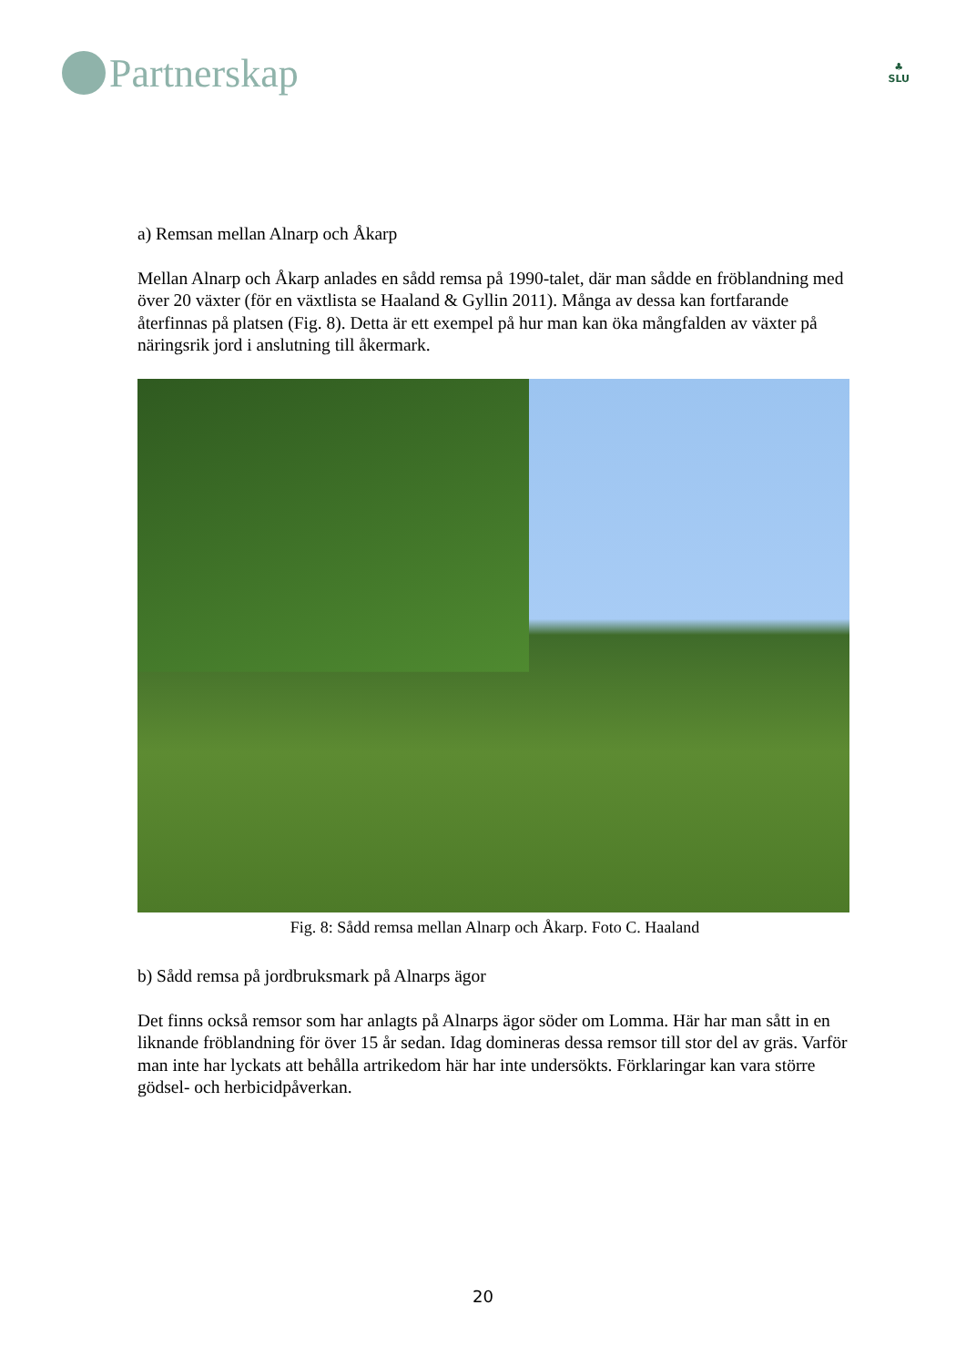Partnerskap
♣
SLU
a) Remsan mellan Alnarp och Åkarp
Mellan Alnarp och Åkarp anlades en sådd remsa på 1990-talet, där man sådde en fröblandning med över 20 växter (för en växtlista se Haaland & Gyllin 2011). Många av dessa kan fortfarande återfinnas på platsen (Fig. 8). Detta är ett exempel på hur man kan öka mångfalden av växter på näringsrik jord i anslutning till åkermark.
Fig. 8: Sådd remsa mellan Alnarp och Åkarp. Foto C. Haaland
b) Sådd remsa på jordbruksmark på Alnarps ägor
Det finns också remsor som har anlagts på Alnarps ägor söder om Lomma. Här har man sått in en liknande fröblandning för över 15 år sedan. Idag domineras dessa remsor till stor del av gräs. Varför man inte har lyckats att behålla artrikedom här har inte undersökts. Förklaringar kan vara större gödsel- och herbicidpåverkan.
20